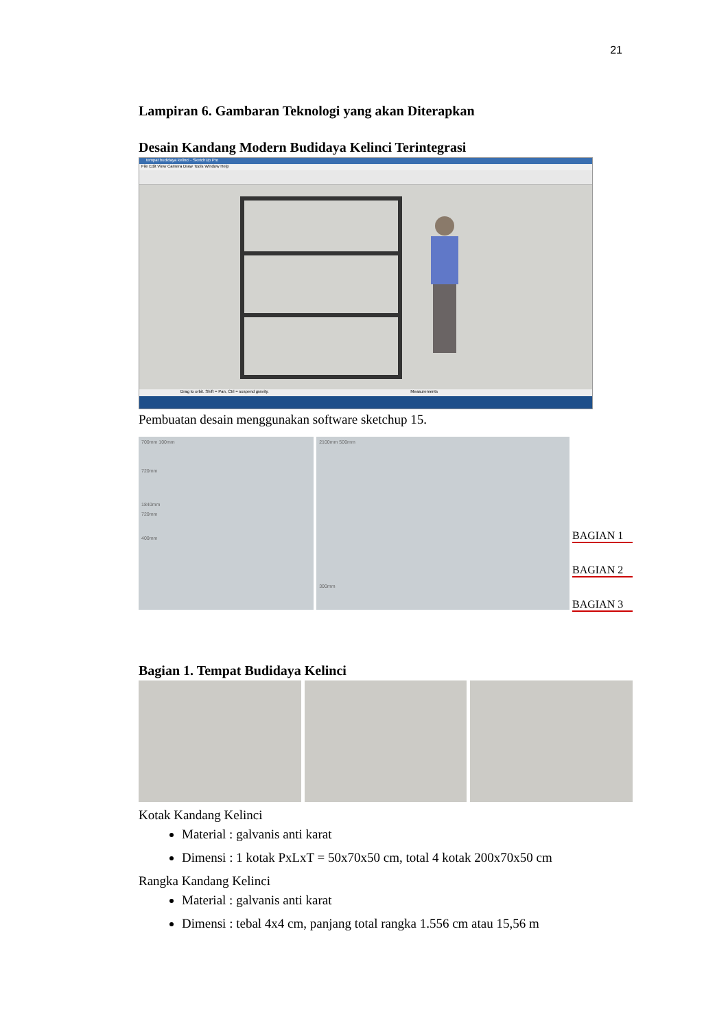21
Lampiran 6. Gambaran Teknologi yang akan Diterapkan
Desain Kandang Modern Budidaya Kelinci Terintegrasi
tempat budidaya kelinci - SketchUp Pro
File Edit View Camera Draw Tools Window Help
Drag to orbit. Shift = Pan, Ctrl = suspend gravity. Measurements
Pembuatan desain menggunakan software sketchup 15.
700mm 100mm
720mm
1840mm
720mm
400mm
2100mm 500mm
300mm
BAGIAN 1
BAGIAN 2
BAGIAN 3
Bagian 1. Tempat Budidaya Kelinci
Kotak Kandang Kelinci
Material : galvanis anti karat
Dimensi : 1 kotak PxLxT = 50x70x50 cm, total 4 kotak 200x70x50 cm
Rangka Kandang Kelinci
Material : galvanis anti karat
Dimensi : tebal 4x4 cm, panjang total rangka 1.556 cm atau 15,56 m